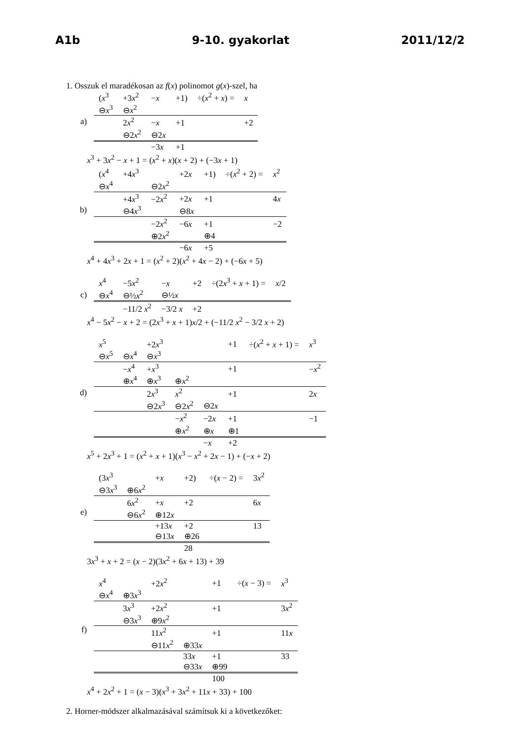A1b 9-10. gyakorlat 2011/12/2
1. Osszuk el maradékosan az f(x) polinomot g(x)-szel, ha
a)
| ( x<sup>3</sup> | +3 x<sup>2</sup> | − x | +1) | ÷( x<sup>2</sup> + x ) = | x |
| ⊖ x<sup>3</sup> | ⊖ x<sup>2</sup> | | | | |
| | 2 x<sup>2</sup> | − x | +1 | | +2 |
| | ⊖2 x<sup>2</sup> | ⊖2 x | | | |
| | | −3 x | +1 | | |
x<sup>3</sup> + 3x<sup>2</sup> − x + 1 = (x<sup>2</sup> + x)(x + 2) + (−3x + 1)
b)
| ( x<sup>4</sup> | +4 x<sup>3</sup> | | +2 x | +1) | ÷( x<sup>2</sup> + 2) = | x<sup>2</sup> |
| ⊖ x<sup>4</sup> | | ⊖2 x<sup>2</sup> | | | | |
| | +4 x<sup>3</sup> | −2 x<sup>2</sup> | +2 x | +1 | | 4 x |
| | ⊖4 x<sup>3</sup> | | ⊖8 x | | | |
| | | −2 x<sup>2</sup> | −6 x | +1 | | −2 |
| | | ⊕2 x<sup>2</sup> | | ⊕4 | | |
| | | | −6 x | +5 | | |
x<sup>4</sup> + 4x<sup>3</sup> + 2x + 1 = (x<sup>2</sup> + 2)(x<sup>2</sup> + 4x − 2) + (−6x + 5)
c)
| x<sup>4</sup> | −5 x<sup>2</sup> | − x | +2 | ÷(2 x<sup>3</sup> + x + 1) = | x /2 |
| ⊖ x<sup>4</sup> | ⊖½ x<sup>2</sup> | ⊖½ x | | | |
| | −11/2 x<sup>2</sup> | −3/2 x | +2 | | |
x<sup>4</sup> − 5x<sup>2</sup> − x + 2 = (2x<sup>3</sup> + x + 1)x/2 + (−11/2 x<sup>2</sup> − 3/2 x + 2)
d)
| x<sup>5</sup> | | +2 x<sup>3</sup> | | | +1 | ÷( x<sup>2</sup> + x + 1) = | x<sup>3</sup> |
| ⊖ x<sup>5</sup> | ⊖ x<sup>4</sup> | ⊖ x<sup>3</sup> | | | | | |
| | − x<sup>4</sup> | + x<sup>3</sup> | | | +1 | | − x<sup>2</sup> |
| | ⊕ x<sup>4</sup> | ⊕ x<sup>3</sup> | ⊕ x<sup>2</sup> | | | | |
| | | 2 x<sup>3</sup> | x<sup>2</sup> | | +1 | | 2 x |
| | | ⊖2 x<sup>3</sup> | ⊖2 x<sup>2</sup> | ⊖2 x | | | |
| | | | − x<sup>2</sup> | −2 x | +1 | | −1 |
| | | | ⊕ x<sup>2</sup> | ⊕ x | ⊕1 | | |
| | | | | − x | +2 | | |
x<sup>5</sup> + 2x<sup>3</sup> + 1 = (x<sup>2</sup> + x + 1)(x<sup>3</sup> − x<sup>2</sup> + 2x − 1) + (−x + 2)
e)
| (3 x<sup>3</sup> | | + x | +2) | ÷( x − 2) = | 3 x<sup>2</sup> |
| ⊖3 x<sup>3</sup> | ⊕6 x<sup>2</sup> | | | | |
| | 6 x<sup>2</sup> | + x | +2 | | 6 x |
| | ⊖6 x<sup>2</sup> | ⊕12 x | | | |
| | | +13 x | +2 | | 13 |
| | | ⊖13 x | ⊕26 | | |
| | | | 28 | | |
3x<sup>3</sup> + x + 2 = (x − 2)(3x<sup>2</sup> + 6x + 13) + 39
f)
| x<sup>4</sup> | | +2 x<sup>2</sup> | | +1 | ÷( x − 3) = | x<sup>3</sup> |
| ⊖ x<sup>4</sup> | ⊕3 x<sup>3</sup> | | | | | |
| | 3 x<sup>3</sup> | +2 x<sup>2</sup> | | +1 | | 3 x<sup>2</sup> |
| | ⊖3 x<sup>3</sup> | ⊕9 x<sup>2</sup> | | | | |
| | | 11 x<sup>2</sup> | | +1 | | 11 x |
| | | ⊖11 x<sup>2</sup> | ⊕33 x | | | |
| | | | 33 x | +1 | | 33 |
| | | | ⊖33 x | ⊕99 | | |
| | | | | 100 | | |
x<sup>4</sup> + 2x<sup>2</sup> + 1 = (x − 3)(x<sup>3</sup> + 3x<sup>2</sup> + 11x + 33) + 100
2. Horner-módszer alkalmazásával számítsuk ki a következőket: